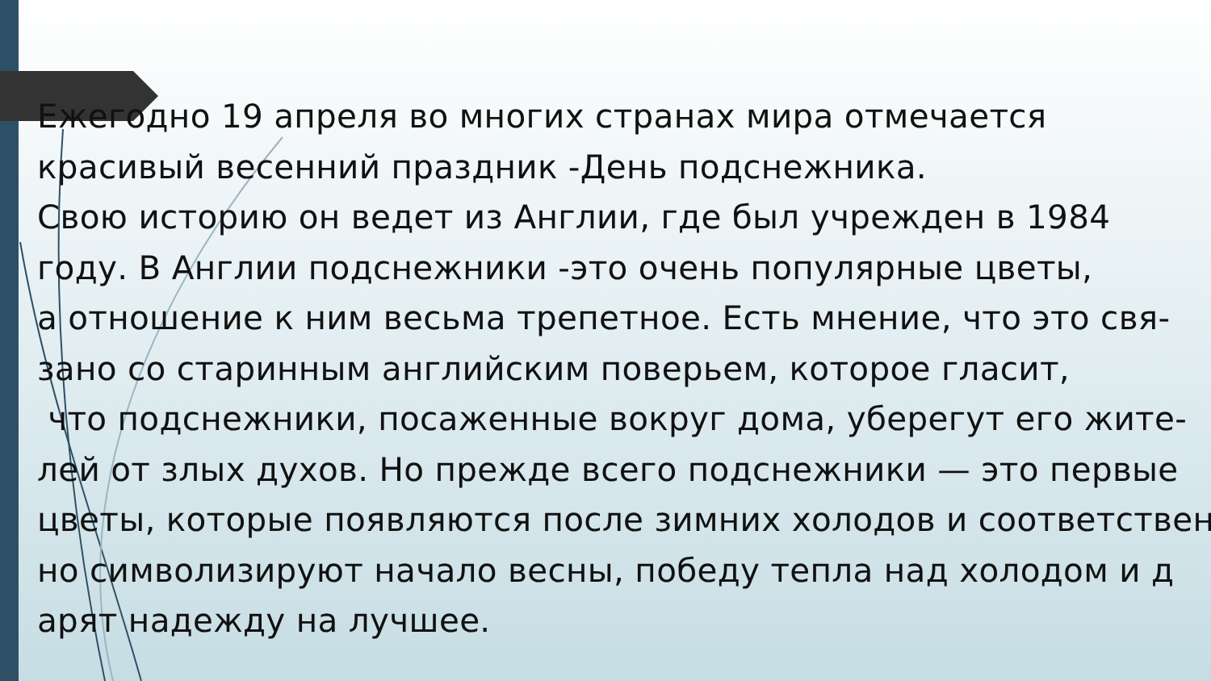Ежегодно 19 апреля во многих странах мира отмечается красивый весенний праздник -День подснежника. Свою историю он ведет из Англии, где был учрежден в 1984 году. В Англии подснежники -это очень популярные цветы, а отношение к ним весьма трепетное. Есть мнение, что это свя- зано со старинным английским поверьем, которое гласит, что подснежники, посаженные вокруг дома, уберегут его жите- лей от злых духов. Но прежде всего подснежники — это первые цветы, которые появляются после зимних холодов и соответствен но символизируют начало весны, победу тепла над холодом и д арят надежду на лучшее.